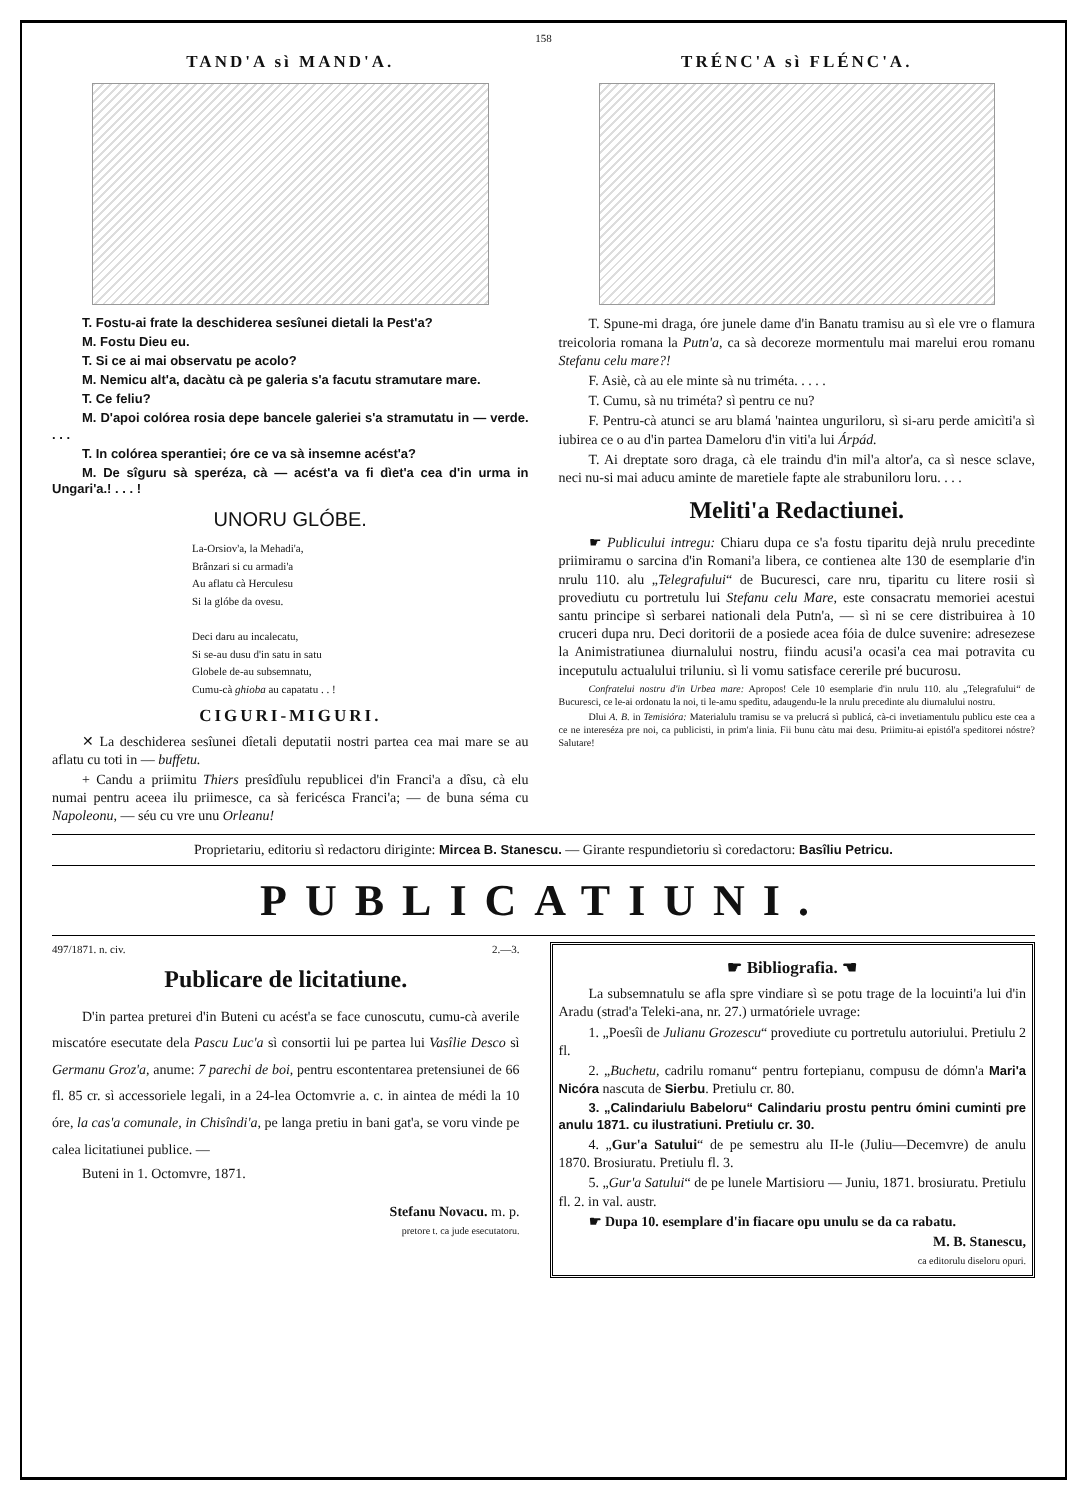158
TAND'A sì MAND'A.
T. Fostu-ai frate la deschiderea sesîunei dietali la Pest'a?
M. Fostu Dieu eu.
T. Si ce ai mai observatu pe acolo?
M. Nemicu alt'a, dacàtu cà pe galeria s'a facutu stramutare mare.
T. Ce feliu?
M. D'apoi colórea rosia depe bancele galeriei s'a stramutatu in — verde. . . .
T. In colórea sperantiei; óre ce va sà insemne acést'a?
M. De sîguru sà speréza, cà — acést'a va fi dìet'a cea d'in urma in Ungari'a.! . . . !
UNORU GLÓBE.
La-Orsiov'a, la Mehadi'a,
Brânzari si cu armadi'a
Au aflatu cà Herculesu
Si la glóbe da ovesu.
Deci daru au incalecatu,
Si se-au dusu d'in satu in satu
Globele de-au subsemnatu,
Cumu-cà ghioba au capatatu . . !
CIGURI-MIGURI.
✕ La deschiderea sesîunei dîetali deputatii nostri partea cea mai mare se au aflatu cu toti in — buffetu.
+ Candu a priimitu Thiers presîdîulu republicei d'in Franci'a a dîsu, cà elu numai pentru aceea ilu priimesce, ca sà fericésca Franci'a; — de buna séma cu Napoleonu, — séu cu vre unu Orleanu!
TRÉNC'A sì FLÉNC'A.
T. Spune-mi draga, óre junele dame d'in Banatu tramisu au sì ele vre o flamura treicoloria romana la Putn'a, ca sà decoreze mormentulu mai marelui erou romanu Stefanu celu mare?!
F. Asiè, cà au ele minte sà nu triméta. . . . .
T. Cumu, sà nu triméta? sì pentru ce nu?
F. Pentru-cà atunci se aru blamá 'naintea unguriloru, sì si-aru perde amicìti'a sì iubirea ce o au d'in partea Dameloru d'in viti'a lui Árpád.
T. Ai dreptate soro draga, cà ele traindu d'in mil'a altor'a, ca sì nesce sclave, neci nu-si mai aducu aminte de maretiele fapte ale strabuniloru loru. . . .
Meliti'a Redactiunei.
☛ Publicului intregu: Chiaru dupa ce s'a fostu tiparitu dejà nrulu precedinte priimiramu o sarcina d'in Romani'a libera, ce contienea alte 130 de esemplarie d'in nrulu 110. alu „Telegrafului“ de Bucuresci, care nru, tiparitu cu litere rosii sì provediutu cu portretulu lui Stefanu celu Mare, este consacratu memoriei acestui santu principe sì serbarei nationali dela Putn'a, — sì ni se cere distribuirea à 10 cruceri dupa nru. Deci doritorii de a posiede acea fóia de dulce suvenire: adresezese la Animistratiunea diurnalului nostru, fiindu acusi'a ocasi'a cea mai potravita cu inceputulu actualului triluniu. sì li vomu satisface cererile pré bucurosu.
Confratelui nostru d'in Urbea mare: Apropos! Cele 10 esemplarie d'in nrulu 110. alu „Telegrafului“ de Bucuresci, ce le-ai ordonatu la noi, ti le-amu spedìtu, adaugendu-le la nrulu precedinte alu diurnalului nostru.
Dlui A. B. in Temisióra: Materialulu tramisu se va prelucrá sì publicá, cà-ci invetiamentulu publicu este cea a ce ne intereséza pre noi, ca publicisti, in prim'a linia. Fii bunu càtu mai desu. Priimitu-ai epistól'a speditorei nóstre? Salutare!
Proprietariu, editoriu sì redactoru diriginte: Mircea B. Stanescu. — Girante respundietoriu sì coredactoru: Basîliu Petricu.
PUBLICATIUNI.
497/1871. n. civ. 2.—3.
Publicare de licitatiune.
D'in partea preturei d'in Buteni cu acést'a se face cunoscutu, cumu-cà averile miscatóre esecutate dela Pascu Luc'a sì consortii lui pe partea lui Vasîlie Desco sì Germanu Groz'a, anume: 7 parechi de boi, pentru escontentarea pretensiunei de 66 fl. 85 cr. sì accessoriele legali, in a 24-lea Octomvrie a. c. in aintea de médi la 10 óre, la cas'a comunale, in Chisîndi'a, pe langa pretiu in bani gat'a, se voru vinde pe calea licitatiunei publice. —
Buteni in 1. Octomvre, 1871.
Stefanu Novacu. m. p.
pretore t. ca jude esecutatoru.
☛ Bibliografia. ☚
La subsemnatulu se afla spre vindiare sì se potu trage de la locuinti'a lui d'in Aradu (strad'a Teleki-ana, nr. 27.) urmatóriele uvrage:
1. „Poesîi de Julianu Grozescu“ provediute cu portretulu autoriului. Pretiulu 2 fl.
2. „Buchetu, cadrilu romanu“ pentru fortepianu, compusu de dómn'a Mari'a Nicóra nascuta de Sierbu. Pretiulu cr. 80.
3. „Calindariulu Babeloru“ Calindariu prostu pentru ómini cuminti pre anulu 1871. cu ilustratiuni. Pretiulu cr. 30.
4. „Gur'a Satului“ de pe semestru alu II-le (Juliu—Decemvre) de anulu 1870. Brosiuratu. Pretiulu fl. 3.
5. „Gur'a Satului“ de pe lunele Martisioru — Juniu, 1871. brosiuratu. Pretiulu fl. 2. in val. austr.
☛ Dupa 10. esemplare d'in fiacare opu unulu se da ca rabatu.
M. B. Stanescu,
ca editorulu diseloru opuri.